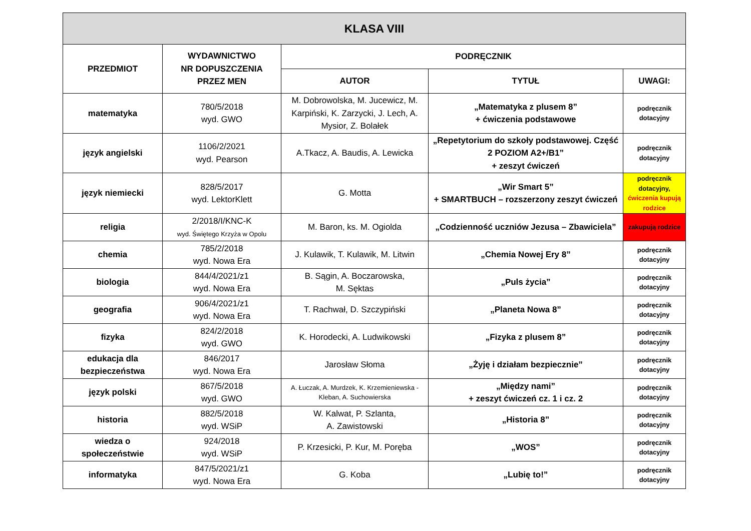| KLASA VIII | | | | |
| --- | --- | --- | --- | --- |
| PRZEDMIOT | WYDAWNICTWO NR DOPUSZCZENIA PRZEZ MEN | PODRĘCZNIK | | |
| | | AUTOR | TYTUŁ | UWAGI: |
| matematyka | 780/5/2018 wyd. GWO | M. Dobrowolska, M. Jucewicz, M. Karpiński, K. Zarzycki, J. Lech, A. Mysior, Z. Bolałek | „Matematyka z plusem 8” + ćwiczenia podstawowe | podręcznik dotacyjny |
| język angielski | 1106/2/2021 wyd. Pearson | A.Tkacz, A. Baudis, A. Lewicka | „Repetytorium do szkoły podstawowej. Część 2 POZIOM A2+/B1” + zeszyt ćwiczeń | podręcznik dotacyjny |
| język niemiecki | 828/5/2017 wyd. LektorKlett | G. Motta | „Wir Smart 5” + SMARTBUCH – rozszerzony zeszyt ćwiczeń | podręcznik dotacyjny, ćwiczenia kupują rodzice |
| religia | 2/2018/I/KNC-K wyd. Świętego Krzyża w Opolu | M. Baron, ks. M. Ogiolda | „Codzienność uczniów Jezusa – Zbawiciela” | zakupują rodzice |
| chemia | 785/2/2018 wyd. Nowa Era | J. Kulawik, T. Kulawik, M. Litwin | „Chemia Nowej Ery 8” | podręcznik dotacyjny |
| biologia | 844/4/2021/z1 wyd. Nowa Era | B. Sągin, A. Boczarowska, M. Sęktas | „Puls życia” | podręcznik dotacyjny |
| geografia | 906/4/2021/z1 wyd. Nowa Era | T. Rachwał, D. Szczypiński | „Planeta Nowa 8” | podręcznik dotacyjny |
| fizyka | 824/2/2018 wyd. GWO | K. Horodecki, A. Ludwikowski | „Fizyka z plusem 8” | podręcznik dotacyjny |
| edukacja dla bezpieczeństwa | 846/2017 wyd. Nowa Era | Jarosław Słoma | „Żyję i działam bezpiecznie” | podręcznik dotacyjny |
| język polski | 867/5/2018 wyd. GWO | A. Łuczak, A. Murdzek, K. Krzemieniewska - Kleban, A. Suchowierska | „Między nami” + zeszyt ćwiczeń cz. 1 i cz. 2 | podręcznik dotacyjny |
| historia | 882/5/2018 wyd. WSiP | W. Kalwat, P. Szlanta, A. Zawistowski | „Historia 8” | podręcznik dotacyjny |
| wiedza o społeczeństwie | 924/2018 wyd. WSiP | P. Krzesicki, P. Kur, M. Poręba | „WOS” | podręcznik dotacyjny |
| informatyka | 847/5/2021/z1 wyd. Nowa Era | G. Koba | „Lubię to!” | podręcznik dotacyjny |